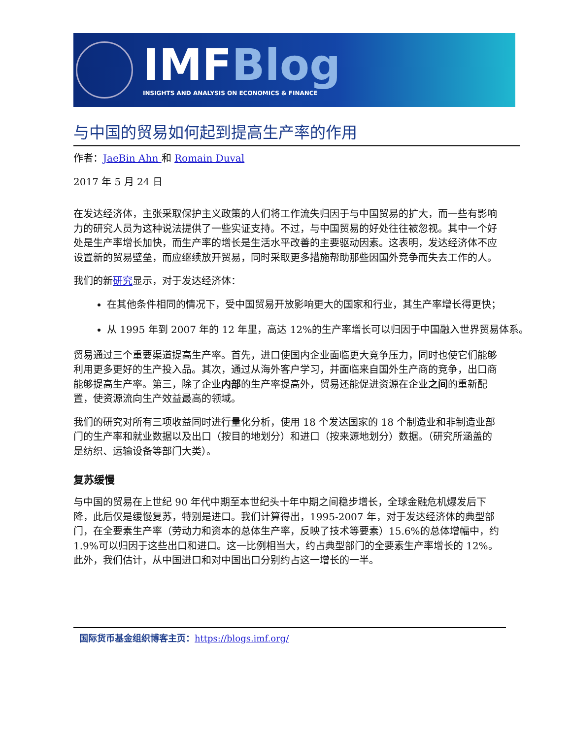IMFBlog
INSIGHTS AND ANALYSIS ON ECONOMICS & FINANCE
与中国的贸易如何起到提高生产率的作用
作者：JaeBin Ahn 和 Romain Duval
2017 年 5 月 24 日
在发达经济体，主张采取保护主义政策的人们将工作流失归因于与中国贸易的扩大，而一些有影响力的研究人员为这种说法提供了一些实证支持。不过，与中国贸易的好处往往被忽视。其中一个好处是生产率增长加快，而生产率的增长是生活水平改善的主要驱动因素。这表明，发达经济体不应设置新的贸易壁垒，而应继续放开贸易，同时采取更多措施帮助那些因国外竞争而失去工作的人。
我们的新研究显示，对于发达经济体：
在其他条件相同的情况下，受中国贸易开放影响更大的国家和行业，其生产率增长得更快；
从 1995 年到 2007 年的 12 年里，高达 12%的生产率增长可以归因于中国融入世界贸易体系。
贸易通过三个重要渠道提高生产率。首先，进口使国内企业面临更大竞争压力，同时也使它们能够利用更多更好的生产投入品。其次，通过从海外客户学习，并面临来自国外生产商的竞争，出口商能够提高生产率。第三，除了企业内部的生产率提高外，贸易还能促进资源在企业之间的重新配置，使资源流向生产效益最高的领域。
我们的研究对所有三项收益同时进行量化分析，使用 18 个发达国家的 18 个制造业和非制造业部门的生产率和就业数据以及出口（按目的地划分）和进口（按来源地划分）数据。（研究所涵盖的是纺织、运输设备等部门大类）。
复苏缓慢
与中国的贸易在上世纪 90 年代中期至本世纪头十年中期之间稳步增长，全球金融危机爆发后下降，此后仅是缓慢复苏，特别是进口。我们计算得出，1995-2007 年，对于发达经济体的典型部门，在全要素生产率（劳动力和资本的总体生产率，反映了技术等要素）15.6%的总体增幅中，约 1.9%可以归因于这些出口和进口。这一比例相当大，约占典型部门的全要素生产率增长的 12%。此外，我们估计，从中国进口和对中国出口分别约占这一增长的一半。
国际货币基金组织博客主页：https://blogs.imf.org/